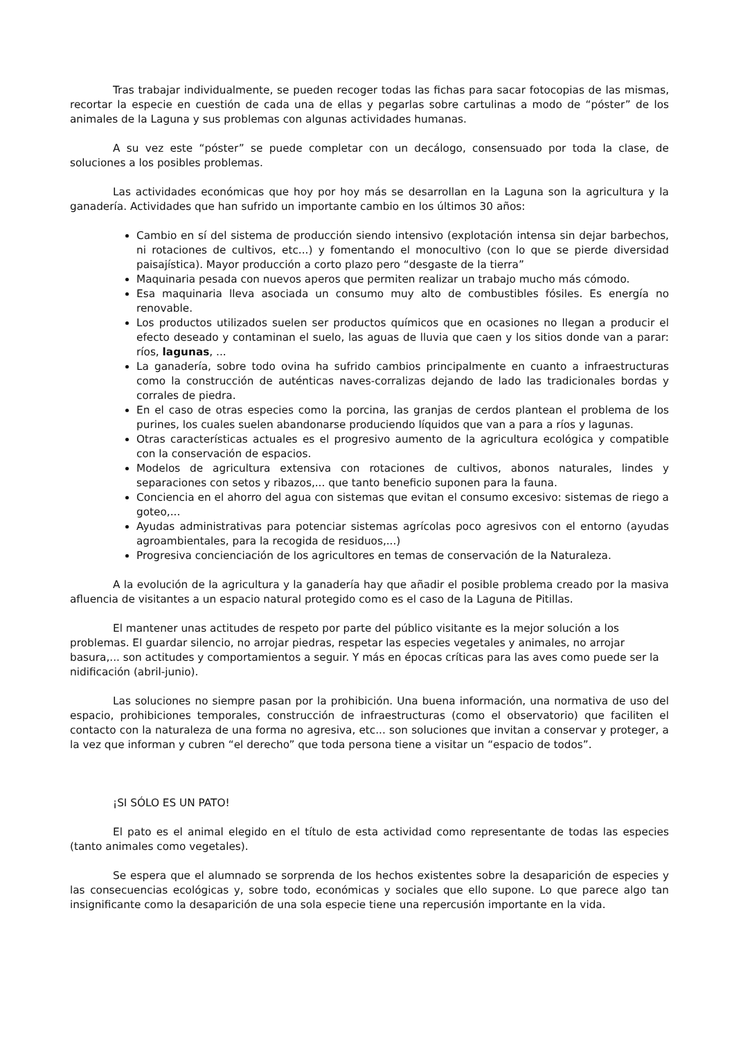Tras trabajar individualmente, se pueden recoger todas las fichas para sacar fotocopias de las mismas, recortar la especie en cuestión de cada una de ellas y pegarlas sobre cartulinas a modo de “póster” de los animales de la Laguna y sus problemas con algunas actividades humanas.
A su vez este “póster” se puede completar con un decálogo, consensuado por toda la clase, de soluciones a los posibles problemas.
Las actividades económicas que hoy por hoy más se desarrollan en la Laguna son la agricultura y la ganadería. Actividades que han sufrido un importante cambio en los últimos 30 años:
Cambio en sí del sistema de producción siendo intensivo (explotación intensa sin dejar barbechos, ni rotaciones de cultivos, etc...) y fomentando el monocultivo (con lo que se pierde diversidad paisajística). Mayor producción a corto plazo pero “desgaste de la tierra”
Maquinaria pesada con nuevos aperos que permiten realizar un trabajo mucho más cómodo.
Esa maquinaria lleva asociada un consumo muy alto de combustibles fósiles. Es energía no renovable.
Los productos utilizados suelen ser productos químicos que en ocasiones no llegan a producir el efecto deseado y contaminan el suelo, las aguas de lluvia que caen y los sitios donde van a parar: ríos, lagunas, ...
La ganadería, sobre todo ovina ha sufrido cambios principalmente en cuanto a infraestructuras como la construcción de auténticas naves-corralizas dejando de lado las tradicionales bordas y corrales de piedra.
En el caso de otras especies como la porcina, las granjas de cerdos plantean el problema de los purines, los cuales suelen abandonarse produciendo líquidos que van a para a ríos y lagunas.
Otras características actuales es el progresivo aumento de la agricultura ecológica y compatible con la conservación de espacios.
Modelos de agricultura extensiva con rotaciones de cultivos, abonos naturales, lindes y separaciones con setos y ribazos,... que tanto beneficio suponen para la fauna.
Conciencia en el ahorro del agua con sistemas que evitan el consumo excesivo: sistemas de riego a goteo,...
Ayudas administrativas para potenciar sistemas agrícolas poco agresivos con el entorno (ayudas agroambientales, para la recogida de residuos,...)
Progresiva concienciación de los agricultores en temas de conservación de la Naturaleza.
A la evolución de la agricultura y la ganadería hay que añadir el posible problema creado por la masiva afluencia de visitantes a un espacio natural protegido como es el caso de la Laguna de Pitillas.
El mantener unas actitudes de respeto por parte del público visitante es la mejor solución a los problemas. El guardar silencio, no arrojar piedras, respetar las especies vegetales y animales, no arrojar basura,... son actitudes y comportamientos a seguir. Y más en épocas críticas para las aves como puede ser la nidificación (abril-junio).
Las soluciones no siempre pasan por la prohibición. Una buena información, una normativa de uso del espacio, prohibiciones temporales, construcción de infraestructuras (como el observatorio) que faciliten el contacto con la naturaleza de una forma no agresiva, etc... son soluciones que invitan a conservar y proteger, a la vez que informan y cubren “el derecho” que toda persona tiene a visitar un “espacio de todos”.
¡SI SÓLO ES UN PATO!
El pato es el animal elegido en el título de esta actividad como representante de todas las especies (tanto animales como vegetales).
Se espera que el alumnado se sorprenda de los hechos existentes sobre la desaparición de especies y las consecuencias ecológicas y, sobre todo, económicas y sociales que ello supone. Lo que parece algo tan insignificante como la desaparición de una sola especie tiene una repercusión importante en la vida.